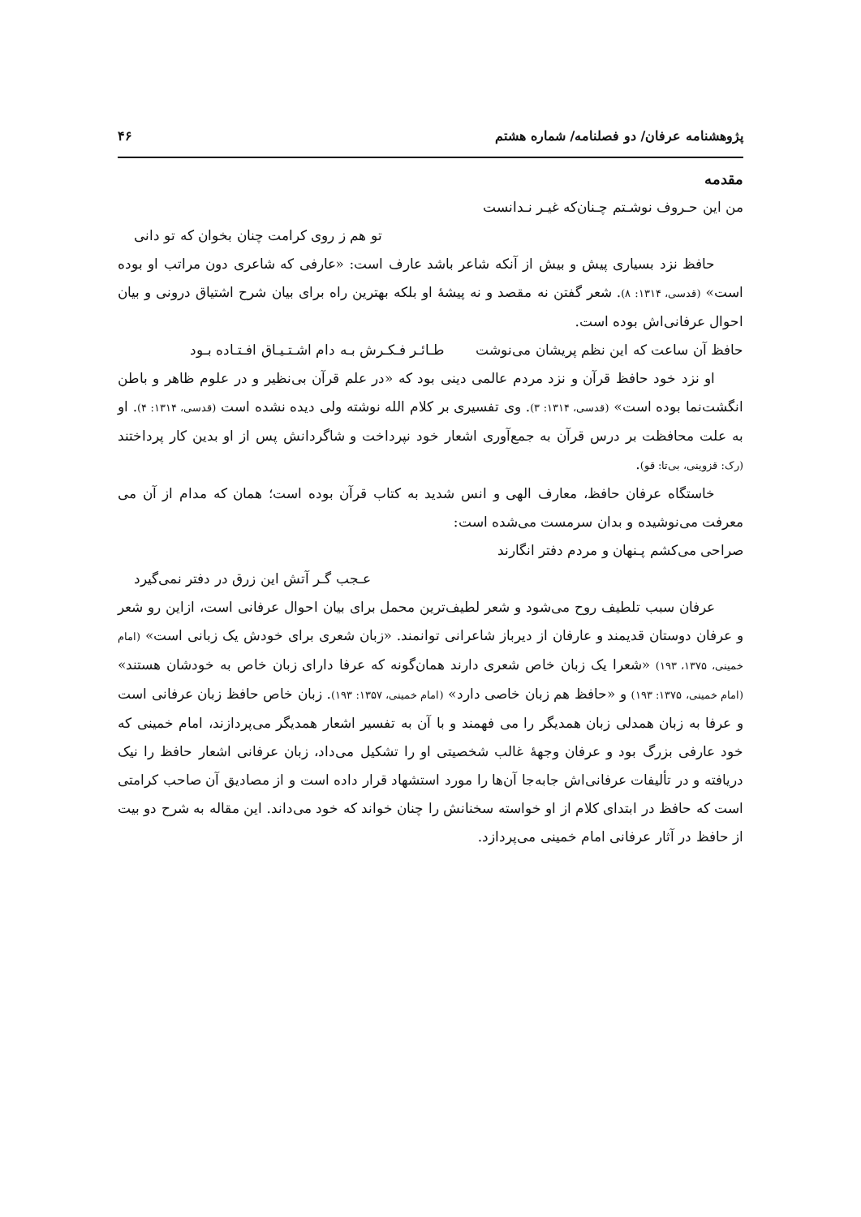پژوهشنامه عرفان/ دو فصلنامه/ شماره هشتم ۴۶
مقدمه
من این حـروف نوشـتم چـنان‌که غیـر نـدانست
تو هم ز روی کرامت چنان بخوان که تو دانی
حافظ نزد بسیاری پیش و بیش از آنکه شاعر باشد عارف است: «عارفی که شاعری دون مراتب او بوده است» (قدسی، ۱۳۱۴: ۸). شعر گفتن نه مقصد و نه پیشهٔ او بلکه بهترین راه برای بیان شرح اشتیاق درونی و بیان احوال عرفانی‌اش بوده است.
حافظ آن ساعت که این نظم پریشان می‌نوشت طـائـر فـکـرش بـه دام اشـتـیـاق افـتـاده بـود
او نزد خود حافظ قرآن و نزد مردم عالمی دینی بود که «در علم قرآن بی‌نظیر و در علوم ظاهر و باطن انگشت‌نما بوده است» (قدسی، ۱۳۱۴: ۳). وی تفسیری بر کلام الله نوشته ولی دیده نشده است (قدسی، ۱۳۱۴: ۴). او به علت محافظت بر درس قرآن به جمع‌آوری اشعار خود نپرداخت و شاگردانش پس از او بدین کار پرداختند (رک: قزوینی، بی‌تا: قو).
خاستگاه عرفان حافظ، معارف الهی و انس شدید به کتاب قرآن بوده است؛ همان که مدام از آن می معرفت می‌نوشیده و بدان سرمست می‌شده است:
صراحی می‌کشم پـنهان و مردم دفتر انگارند
عـجب گـر آتش این زرق در دفتر نمی‌گیرد
عرفان سبب تلطیف روح می‌شود و شعر لطیف‌ترین محمل برای بیان احوال عرفانی است، ازاین رو شعر و عرفان دوستان قدیمند و عارفان از دیرباز شاعرانی توانمند. «زبان شعری برای خودش یک زبانی است» (امام خمینی، ۱۳۷۵، ۱۹۳) «شعرا یک زبان خاص شعری دارند همان‌گونه که عرفا دارای زبان خاص به خودشان هستند» (امام خمینی، ۱۳۷۵: ۱۹۳) و «حافظ هم زبان خاصی دارد» (امام خمینی، ۱۳۵۷: ۱۹۳). زبان خاص حافظ زبان عرفانی است و عرفا به زبان همدلی زبان همدیگر را می فهمند و با آن به تفسیر اشعار همدیگر می‌پردازند، امام خمینی که خود عارفی بزرگ بود و عرفان وجههٔ غالب شخصیتی او را تشکیل می‌داد، زبان عرفانی اشعار حافظ را نیک دریافته و در تألیفات عرفانی‌اش جابه‌جا آن‌ها را مورد استشهاد قرار داده است و از مصادیق آن صاحب کرامتی است که حافظ در ابتدای کلام از او خواسته سخنانش را چنان خواند که خود می‌داند. این مقاله به شرح دو بیت از حافظ در آثار عرفانی امام خمینی می‌پردازد.